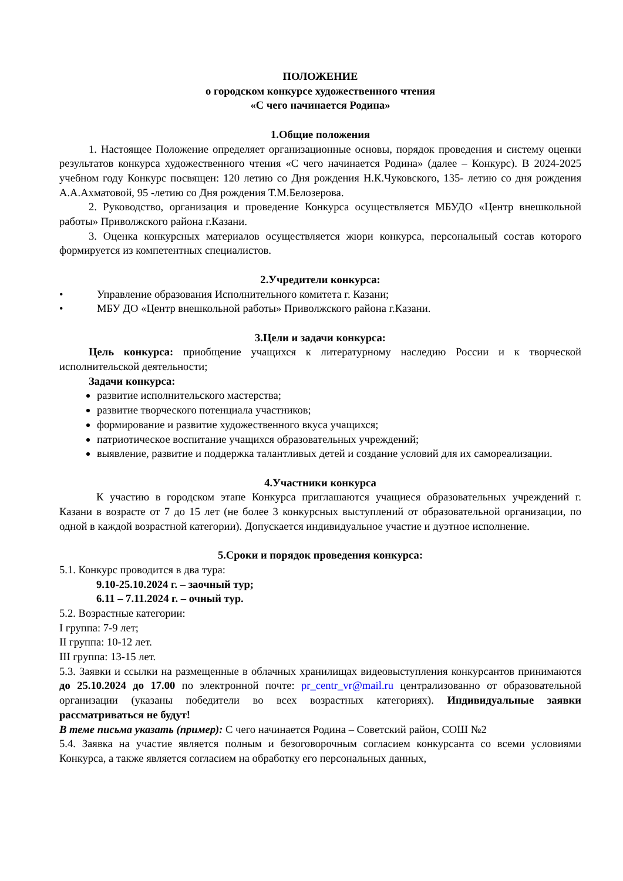ПОЛОЖЕНИЕ
о городском конкурсе художественного чтения
«С чего начинается Родина»
1.Общие положения
1. Настоящее Положение определяет организационные основы, порядок проведения и систему оценки результатов конкурса художественного чтения «С чего начинается Родина» (далее – Конкурс). В 2024-2025 учебном году Конкурс посвящен: 120 летию со Дня рождения Н.К.Чуковского, 135- летию со дня рождения А.А.Ахматовой, 95 -летию со Дня рождения Т.М.Белозерова.
2. Руководство, организация и проведение Конкурса осуществляется МБУДО «Центр внешкольной работы» Приволжского района г.Казани.
3. Оценка конкурсных материалов осуществляется жюри конкурса, персональный состав которого формируется из компетентных специалистов.
2.Учредители конкурса:
• Управление образования Исполнительного комитета г. Казани;
• МБУ ДО «Центр внешкольной работы» Приволжского района г.Казани.
3.Цели и задачи конкурса:
Цель конкурса: приобщение учащихся к литературному наследию России и к творческой исполнительской деятельности;
Задачи конкурса:
развитие исполнительского мастерства;
развитие творческого потенциала участников;
формирование и развитие художественного вкуса учащихся;
патриотическое воспитание учащихся образовательных учреждений;
выявление, развитие и поддержка талантливых детей и создание условий для их самореализации.
4.Участники конкурса
К участию в городском этапе Конкурса приглашаются учащиеся образовательных учреждений г. Казани в возрасте от 7 до 15 лет (не более 3 конкурсных выступлений от образовательной организации, по одной в каждой возрастной категории). Допускается индивидуальное участие и дуэтное исполнение.
5.Сроки и порядок проведения конкурса:
5.1. Конкурс проводится в два тура:
9.10-25.10.2024 г. – заочный тур;
6.11 – 7.11.2024 г. – очный тур.
5.2. Возрастные категории:
I группа: 7-9 лет;
II группа: 10-12 лет.
III группа: 13-15 лет.
5.3. Заявки и ссылки на размещенные в облачных хранилищах видеовыступления конкурсантов принимаются до 25.10.2024 до 17.00 по электронной почте: pr_centr_vr@mail.ru централизованно от образовательной организации (указаны победители во всех возрастных категориях). Индивидуальные заявки рассматриваться не будут!
В теме письма указать (пример): С чего начинается Родина – Советский район, СОШ №2
5.4. Заявка на участие является полным и безоговорочным согласием конкурсанта со всеми условиями Конкурса, а также является согласием на обработку его персональных данных,